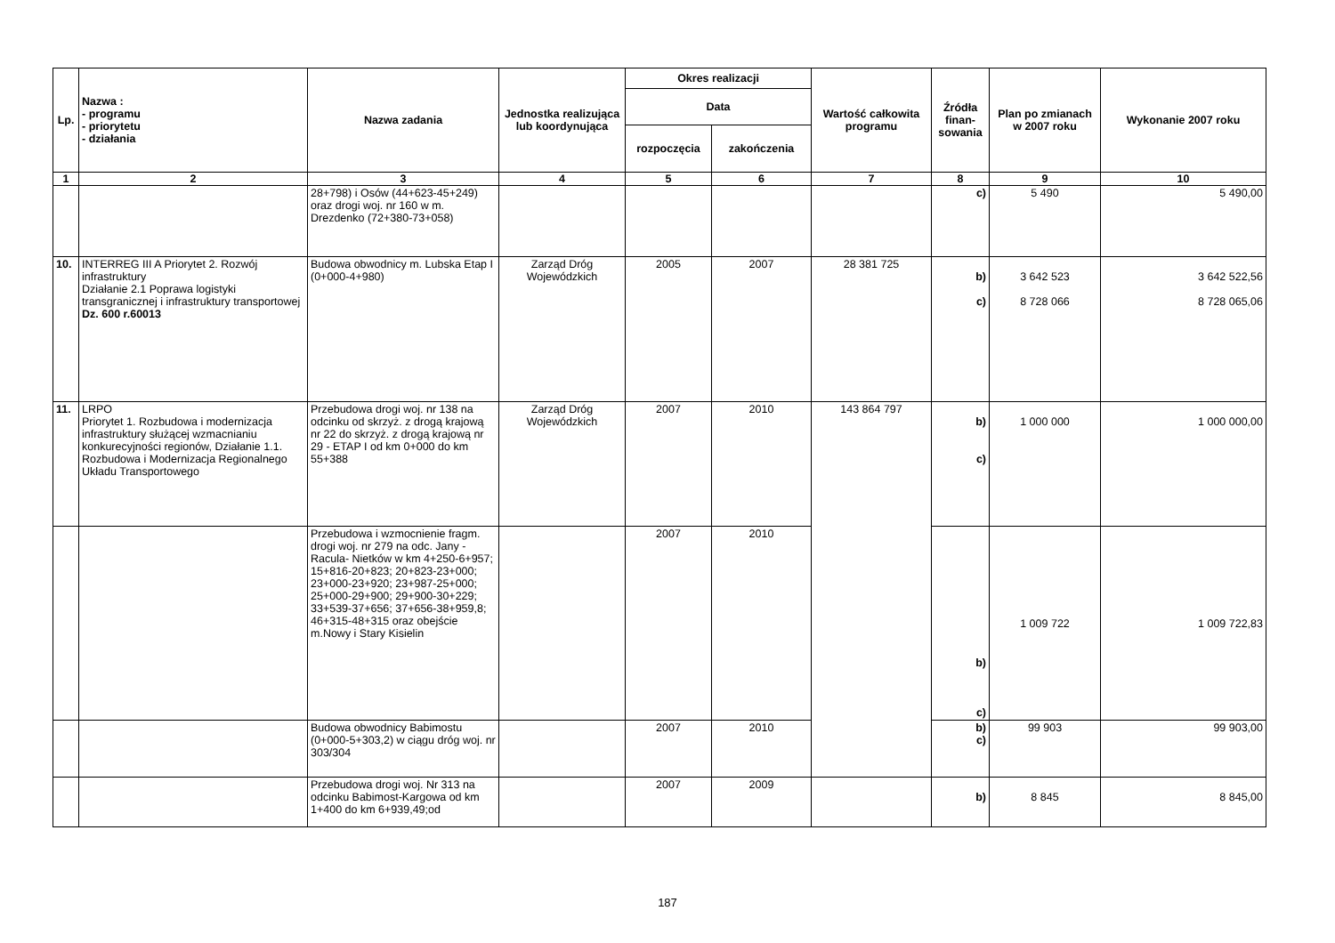| Lp. | Nazwa : - programu - priorytetu - działania | Nazwa zadania | Jednostka realizująca lub koordynująca | Okres realizacji | | Wartość całkowita programu | Źródła finan-sowania | Plan po zmianach w 2007 roku | Wykonanie 2007 roku |
| --- | --- | --- | --- | --- | --- | --- | --- | --- | --- |
| | | | | Data | | | | | |
| | | | | rozpoczęcia | zakończenia | | | | |
| 1 | 2 | 3 | 4 | 5 | 6 | 7 | 8 | 9 | 10 |
| | | 28+798) i Osów (44+623-45+249) oraz drogi woj. nr 160 w m. Drezdenko (72+380-73+058) | | | | | c) | 5 490 | 5 490,00 |
| 10. | INTERREG III A Priorytet 2. Rozwój infrastruktury Działanie 2.1 Poprawa logistyki transgranicznej i infrastruktury transportowej Dz. 600 r.60013 | Budowa obwodnicy m. Lubska Etap I (0+000-4+980) | Zarząd Dróg Wojewódzkich | 2005 | 2007 | 28 381 725 | b) c) | 3 642 523 8 728 066 | 3 642 522,56 8 728 065,06 |
| 11. | LRPO Priorytet 1. Rozbudowa i modernizacja infrastruktury służącej wzmacnianiu konkurecyjności regionów, Działanie 1.1. Rozbudowa i Modernizacja Regionalnego Układu Transportowego | Przebudowa drogi woj. nr 138 na odcinku od skrzyż. z drogą krajową nr 22 do skrzyż. z drogą krajową nr 29 - ETAP I od km 0+000 do km 55+388 | Zarząd Dróg Wojewódzkich | 2007 | 2010 | 143 864 797 | b) c) | 1 000 000 | 1 000 000,00 |
| | | Przebudowa i wzmocnienie fragm. drogi woj. nr 279 na odc. Jany -Racula- Nietków w km 4+250-6+957; 15+816-20+823; 20+823-23+000; 23+000-23+920; 23+987-25+000; 25+000-29+900; 29+900-30+229; 33+539-37+656; 37+656-38+959,8; 46+315-48+315 oraz obejście m.Nowy i Stary Kisielin | | 2007 | 2010 | | b) c) | 1 009 722 | 1 009 722,83 |
| | | Budowa obwodnicy Babimostu (0+000-5+303,2) w ciągu dróg woj. nr 303/304 | | 2007 | 2010 | | b) c) | 99 903 | 99 903,00 |
| | | Przebudowa drogi woj. Nr 313 na odcinku Babimost-Kargowa od km 1+400 do km 6+939,49;od | | 2007 | 2009 | | b) | 8 845 | 8 845,00 |
187